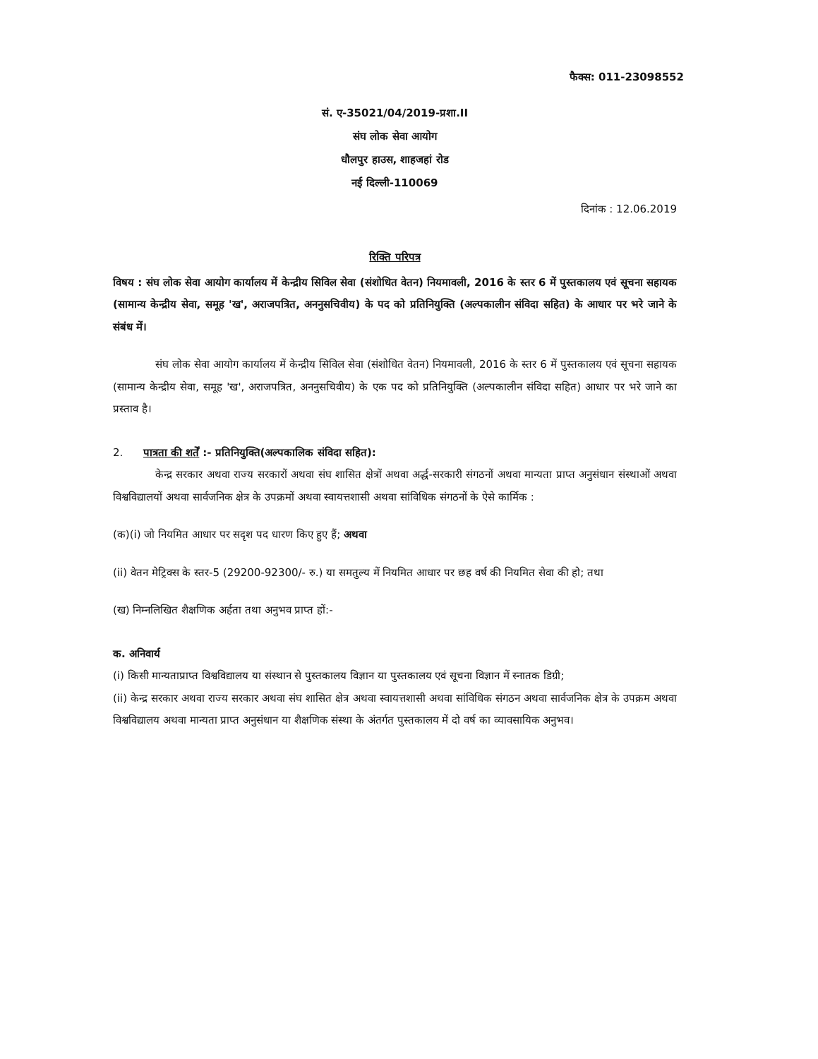फैक्स: 011-23098552
सं. ए-35021/04/2019-प्रशा.II
संघ लोक सेवा आयोग
धौलपुर हाउस, शाहजहां रोड
नई दिल्ली-110069
दिनांक : 12.06.2019
रिक्ति परिपत्र
विषय : संघ लोक सेवा आयोग कार्यालय में केन्द्रीय सिविल सेवा (संशोधित वेतन) नियमावली, 2016 के स्तर 6 में पुस्तकालय एवं सूचना सहायक (सामान्य केन्द्रीय सेवा, समूह 'ख', अराजपत्रित, अननुसचिवीय) के पद को प्रतिनियुक्ति (अल्पकालीन संविदा सहित) के आधार पर भरे जाने के संबंध में।
संघ लोक सेवा आयोग कार्यालय में केन्द्रीय सिविल सेवा (संशोधित वेतन) नियमावली, 2016 के स्तर 6 में पुस्तकालय एवं सूचना सहायक (सामान्य केन्द्रीय सेवा, समूह 'ख', अराजपत्रित, अननुसचिवीय) के एक पद को प्रतिनियुक्ति (अल्पकालीन संविदा सहित) आधार पर भरे जाने का प्रस्ताव है।
2. पात्रता की शर्तें :- प्रतिनियुक्ति(अल्पकालिक संविदा सहित):
केन्द्र सरकार अथवा राज्य सरकारों अथवा संघ शासित क्षेत्रों अथवा अर्द्ध-सरकारी संगठनों अथवा मान्यता प्राप्त अनुसंधान संस्थाओं अथवा विश्वविद्यालयों अथवा सार्वजनिक क्षेत्र के उपक्रमों अथवा स्वायत्तशासी अथवा सांविधिक संगठनों के ऐसे कार्मिक :
(क)(i) जो नियमित आधार पर सदृश पद धारण किए हुए हैं; अथवा
(ii) वेतन मेट्रिक्स के स्तर-5 (29200-92300/- रु.) या समतुल्य में नियमित आधार पर छह वर्ष की नियमित सेवा की हो; तथा
(ख) निम्नलिखित शैक्षणिक अर्हता तथा अनुभव प्राप्त हों:-
क. अनिवार्य
(i) किसी मान्यताप्राप्त विश्वविद्यालय या संस्थान से पुस्तकालय विज्ञान या पुस्तकालय एवं सूचना विज्ञान में स्नातक डिग्री;
(ii) केन्द्र सरकार अथवा राज्य सरकार अथवा संघ शासित क्षेत्र अथवा स्वायत्तशासी अथवा सांविधिक संगठन अथवा सार्वजनिक क्षेत्र के उपक्रम अथवा विश्वविद्यालय अथवा मान्यता प्राप्त अनुसंधान या शैक्षणिक संस्था के अंतर्गत पुस्तकालय में दो वर्ष का व्यावसायिक अनुभव।